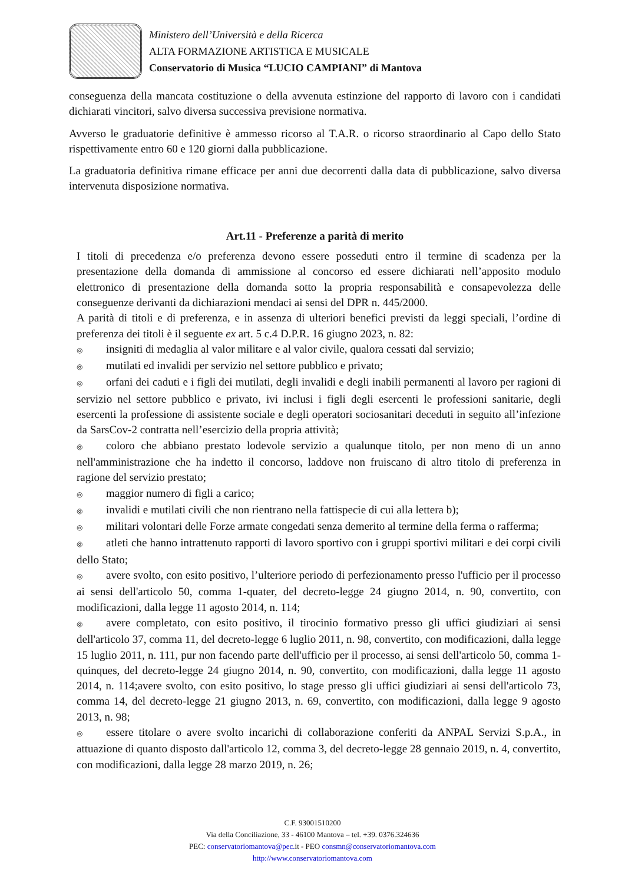Ministero dell’Università e della Ricerca
ALTA FORMAZIONE ARTISTICA E MUSICALE
Conservatorio di Musica “LUCIO CAMPIANI” di Mantova
conseguenza della mancata costituzione o della avvenuta estinzione del rapporto di lavoro con i candidati dichiarati vincitori, salvo diversa successiva previsione normativa.
Avverso le graduatorie definitive è ammesso ricorso al T.A.R. o ricorso straordinario al Capo dello Stato rispettivamente entro 60 e 120 giorni dalla pubblicazione.
La graduatoria definitiva rimane efficace per anni due decorrenti dalla data di pubblicazione, salvo diversa intervenuta disposizione normativa.
Art.11 - Preferenze a parità di merito
I titoli di precedenza e/o preferenza devono essere posseduti entro il termine di scadenza per la presentazione della domanda di ammissione al concorso ed essere dichiarati nell’apposito modulo elettronico di presentazione della domanda sotto la propria responsabilità e consapevolezza delle conseguenze derivanti da dichiarazioni mendaci ai sensi del DPR n. 445/2000.
A parità di titoli e di preferenza, e in assenza di ulteriori benefici previsti da leggi speciali, l’ordine di preferenza dei titoli è il seguente ex art. 5 c.4 D.P.R. 16 giugno 2023, n. 82:
◎ insigniti di medaglia al valor militare e al valor civile, qualora cessati dal servizio;
◎ mutilati ed invalidi per servizio nel settore pubblico e privato;
◎ orfani dei caduti e i figli dei mutilati, degli invalidi e degli inabili permanenti al lavoro per ragioni di servizio nel settore pubblico e privato, ivi inclusi i figli degli esercenti le professioni sanitarie, degli esercenti la professione di assistente sociale e degli operatori sociosanitari deceduti in seguito all’infezione da SarsCov-2 contratta nell’esercizio della propria attività;
◎ coloro che abbiano prestato lodevole servizio a qualunque titolo, per non meno di un anno nell'amministrazione che ha indetto il concorso, laddove non fruiscano di altro titolo di preferenza in ragione del servizio prestato;
◎ maggior numero di figli a carico;
◎ invalidi e mutilati civili che non rientrano nella fattispecie di cui alla lettera b);
◎ militari volontari delle Forze armate congedati senza demerito al termine della ferma o rafferma;
◎ atleti che hanno intrattenuto rapporti di lavoro sportivo con i gruppi sportivi militari e dei corpi civili dello Stato;
◎ avere svolto, con esito positivo, l’ulteriore periodo di perfezionamento presso l'ufficio per il processo ai sensi dell'articolo 50, comma 1-quater, del decreto-legge 24 giugno 2014, n. 90, convertito, con modificazioni, dalla legge 11 agosto 2014, n. 114;
◎ avere completato, con esito positivo, il tirocinio formativo presso gli uffici giudiziari ai sensi dell'articolo 37, comma 11, del decreto-legge 6 luglio 2011, n. 98, convertito, con modificazioni, dalla legge 15 luglio 2011, n. 111, pur non facendo parte dell'ufficio per il processo, ai sensi dell'articolo 50, comma 1-quinques, del decreto-legge 24 giugno 2014, n. 90, convertito, con modificazioni, dalla legge 11 agosto 2014, n. 114;avere svolto, con esito positivo, lo stage presso gli uffici giudiziari ai sensi dell'articolo 73, comma 14, del decreto-legge 21 giugno 2013, n. 69, convertito, con modificazioni, dalla legge 9 agosto 2013, n. 98;
◎ essere titolare o avere svolto incarichi di collaborazione conferiti da ANPAL Servizi S.p.A., in attuazione di quanto disposto dall'articolo 12, comma 3, del decreto-legge 28 gennaio 2019, n. 4, convertito, con modificazioni, dalla legge 28 marzo 2019, n. 26;
C.F. 93001510200
Via della Conciliazione, 33 - 46100 Mantova – tel. +39. 0376.324636
PEC: conservatoriomantova@pec. it - PEO consmn@conservatoriomantova.com
http://www.conservatoriomantova.com